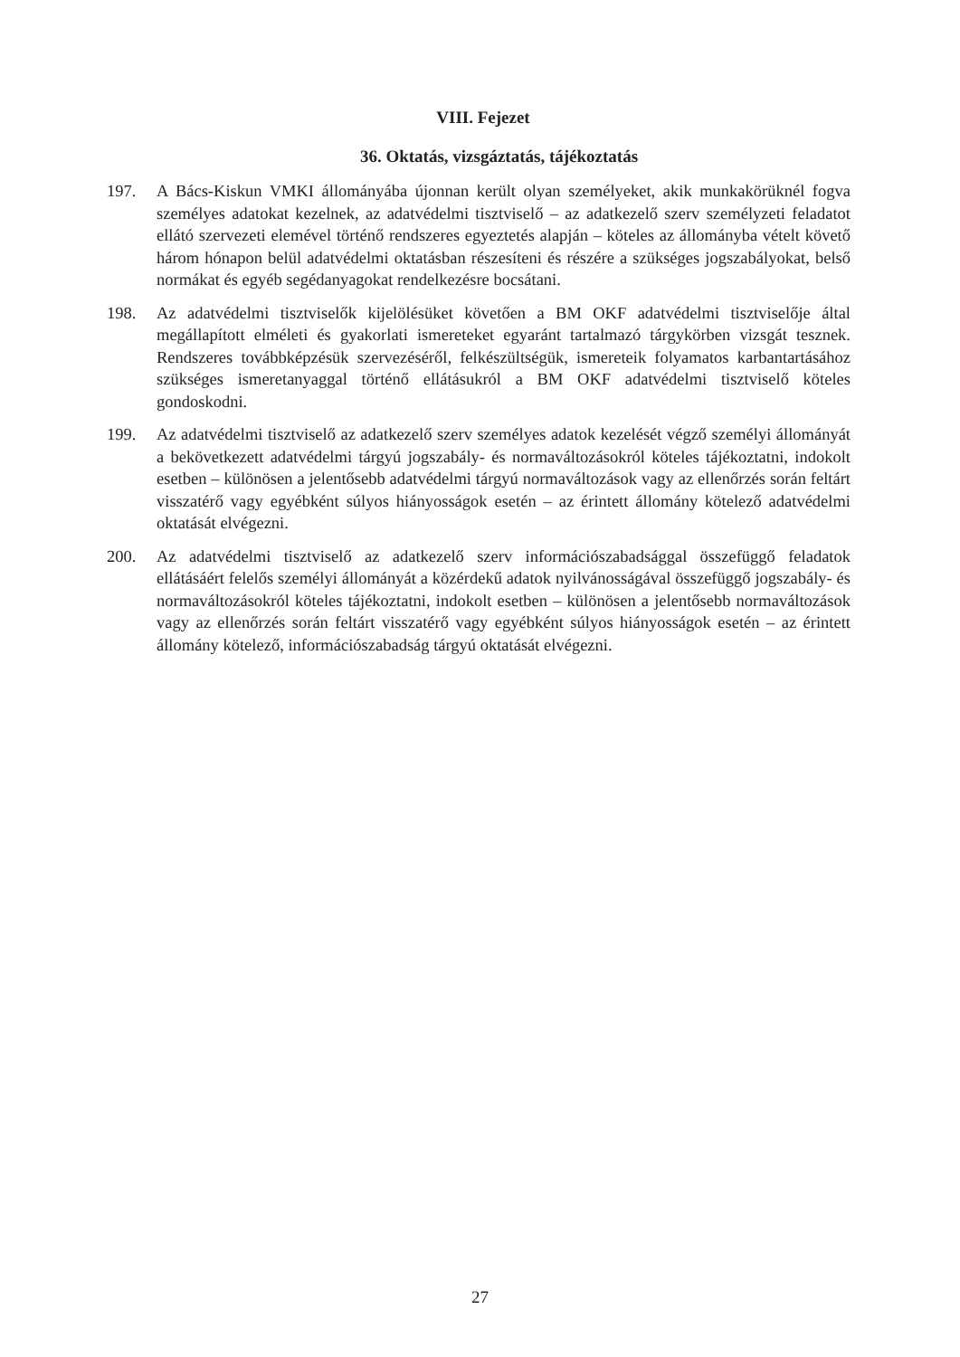VIII. Fejezet
36. Oktatás, vizsgáztatás, tájékoztatás
197. A Bács-Kiskun VMKI állományába újonnan került olyan személyeket, akik munkakörüknél fogva személyes adatokat kezelnek, az adatvédelmi tisztviselő – az adatkezelő szerv személyzeti feladatot ellátó szervezeti elemével történő rendszeres egyeztetés alapján – köteles az állományba vételt követő három hónapon belül adatvédelmi oktatásban részesíteni és részére a szükséges jogszabályokat, belső normákat és egyéb segédanyagokat rendelkezésre bocsátani.
198. Az adatvédelmi tisztviselők kijelölésüket követően a BM OKF adatvédelmi tisztviselője által megállapított elméleti és gyakorlati ismereteket egyaránt tartalmazó tárgykörben vizsgát tesznek. Rendszeres továbbképzésük szervezéséről, felkészültségük, ismereteik folyamatos karbantartásához szükséges ismeretanyaggal történő ellátásukról a BM OKF adatvédelmi tisztviselő köteles gondoskodni.
199. Az adatvédelmi tisztviselő az adatkezelő szerv személyes adatok kezelését végző személyi állományát a bekövetkezett adatvédelmi tárgyú jogszabály- és normaváltozásokról köteles tájékoztatni, indokolt esetben – különösen a jelentősebb adatvédelmi tárgyú normaváltozások vagy az ellenőrzés során feltárt visszatérő vagy egyébként súlyos hiányosságok esetén – az érintett állomány kötelező adatvédelmi oktatását elvégezni.
200. Az adatvédelmi tisztviselő az adatkezelő szerv információszabadsággal összefüggő feladatok ellátásáért felelős személyi állományát a közérdekű adatok nyilvánosságával összefüggő jogszabály- és normaváltozásokról köteles tájékoztatni, indokolt esetben – különösen a jelentősebb normaváltozások vagy az ellenőrzés során feltárt visszatérő vagy egyébként súlyos hiányosságok esetén – az érintett állomány kötelező, információszabadság tárgyú oktatását elvégezni.
27